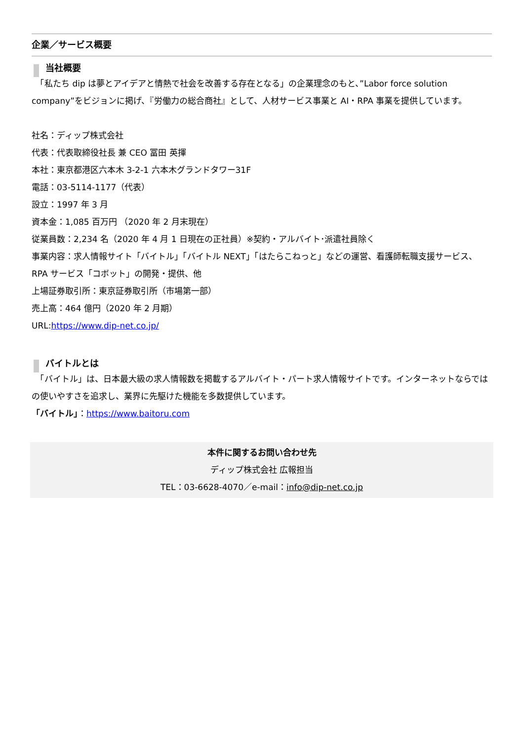企業／サービス概要
当社概要
　「私たち dip は夢とアイデアと情熱で社会を改善する存在となる」の企業理念のもと、”Labor force solution company”をビジョンに掲げ、『労働力の総合商社』として、人材サービス事業と AI・RPA 事業を提供しています。
社名：ディップ株式会社
代表：代表取締役社長 兼 CEO 冨田 英揮
本社：東京都港区六本木 3-2-1 六本木グランドタワー31F
電話：03-5114-1177（代表）
設立：1997 年 3 月
資本金：1,085 百万円 （2020 年 2 月末現在）
従業員数：2,234 名（2020 年 4 月 1 日現在の正社員）※契約・アルバイト･派遣社員除く
事業内容：求人情報サイト「バイトル」「バイトル NEXT」「はたらこねっと」などの運営、看護師転職支援サービス、RPA サービス「コボット」の開発・提供、他
上場証券取引所：東京証券取引所（市場第一部）
売上高：464 億円（2020 年 2 月期）
URL:https://www.dip-net.co.jp/
バイトルとは
　「バイトル」は、日本最大級の求人情報数を掲載するアルバイト・パート求人情報サイトです。インターネットならではの使いやすさを追求し、業界に先駆けた機能を多数提供しています。
「バイトル」：https://www.baitoru.com
本件に関するお問い合わせ先
ディップ株式会社 広報担当
TEL：03-6628-4070／e-mail：info@dip-net.co.jp